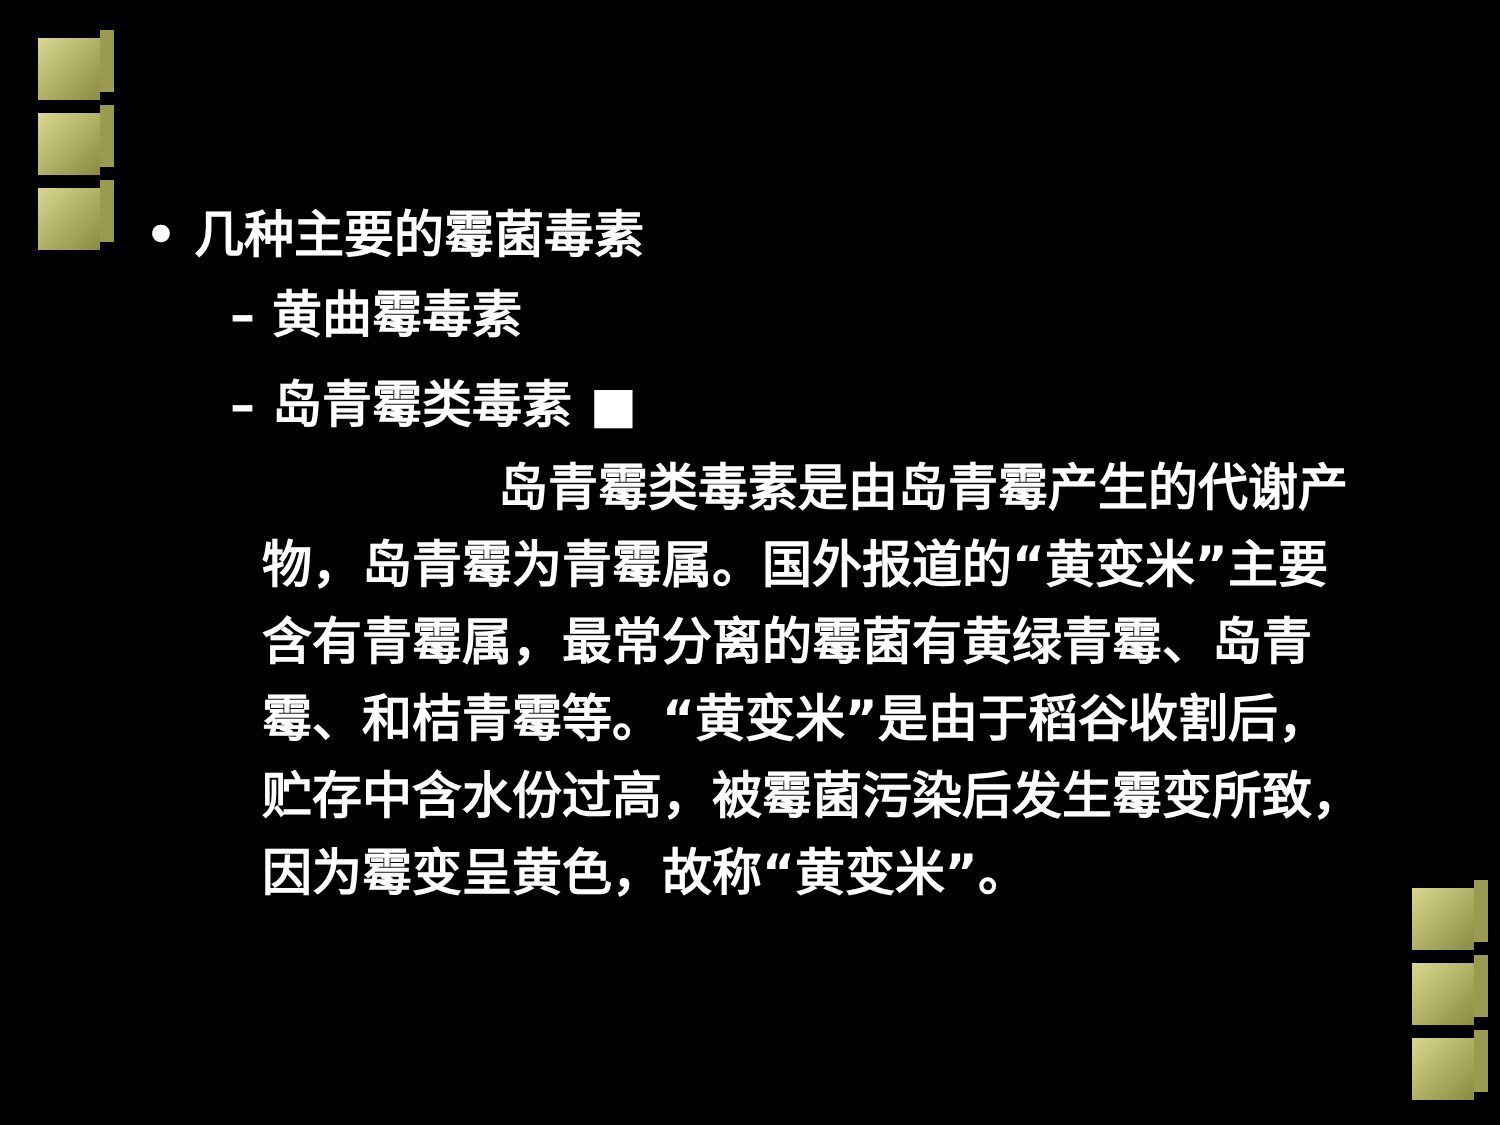• 几种主要的霉菌毒素
– 黄曲霉毒素
– 岛青霉类毒素 ■
岛青霉类毒素是由岛青霉产生的代谢产物，岛青霉为青霉属。国外报道的“黄变米”主要含有青霉属，最常分离的霉菌有黄绿青霉、岛青霉、和桔青霉等。“黄变米”是由于稻谷收割后，贮存中含水份过高，被霉菌污染后发生霉变所致，因为霉变呈黄色，故称“黄变米”。